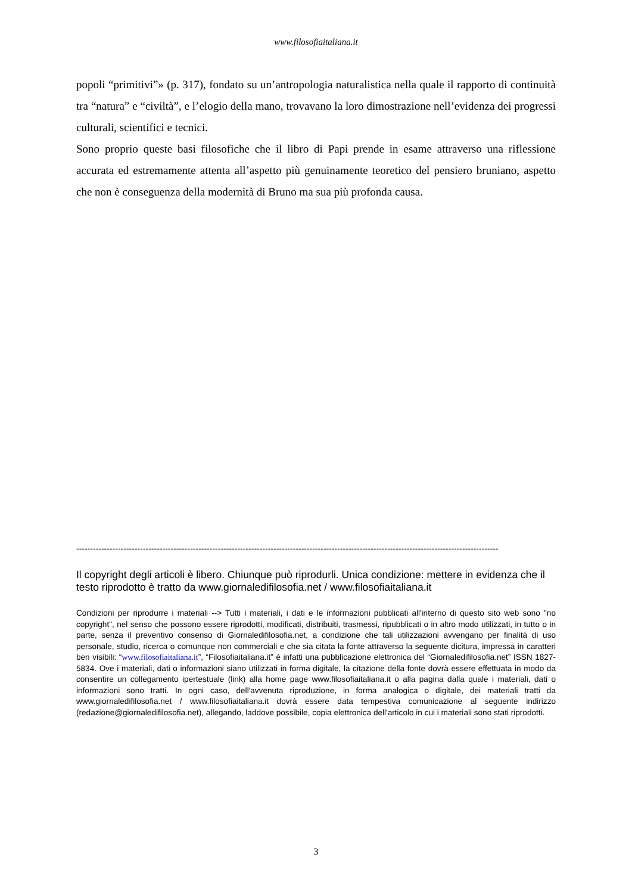www.filosofiaitaliana.it
popoli “primitivi”» (p. 317), fondato su un’antropologia naturalistica nella quale il rapporto di continuità tra “natura” e “civiltà”, e l’elogio della mano, trovavano la loro dimostrazione nell’evidenza dei progressi culturali, scientifici e tecnici.
Sono proprio queste basi filosofiche che il libro di Papi prende in esame attraverso una riflessione accurata ed estremamente attenta all’aspetto più genuinamente teoretico del pensiero bruniano, aspetto che non è conseguenza della modernità di Bruno ma sua più profonda causa.
--------------------------------------------------------------------------------------------------------------------------------------------------------
Il copyright degli articoli è libero. Chiunque può riprodurli. Unica condizione: mettere in evidenza che il testo riprodotto è tratto da www.giornaledifilosofia.net / www.filosofiaitaliana.it
Condizioni per riprodurre i materiali --> Tutti i materiali, i dati e le informazioni pubblicati all'interno di questo sito web sono "no copyright", nel senso che possono essere riprodotti, modificati, distribuiti, trasmessi, ripubblicati o in altro modo utilizzati, in tutto o in parte, senza il preventivo consenso di Giornaledifilosofia.net, a condizione che tali utilizzazioni avvengano per finalità di uso personale, studio, ricerca o comunque non commerciali e che sia citata la fonte attraverso la seguente dicitura, impressa in caratteri ben visibili: “www.filosofiaitaliana.it”, “Filosofiaitaliana.it” è infatti una pubblicazione elettronica del “Giornaledifilosofia.net” ISSN 1827-5834. Ove i materiali, dati o informazioni siano utilizzati in forma digitale, la citazione della fonte dovrà essere effettuata in modo da consentire un collegamento ipertestuale (link) alla home page www.filosofiaitaliana.it o alla pagina dalla quale i materiali, dati o informazioni sono tratti. In ogni caso, dell'avvenuta riproduzione, in forma analogica o digitale, dei materiali tratti da www.giornaledifilosofia.net / www.filosofiaitaliana.it dovrà essere data tempestiva comunicazione al seguente indirizzo (redazione@giornaledifilosofia.net), allegando, laddove possibile, copia elettronica dell'articolo in cui i materiali sono stati riprodotti.
3